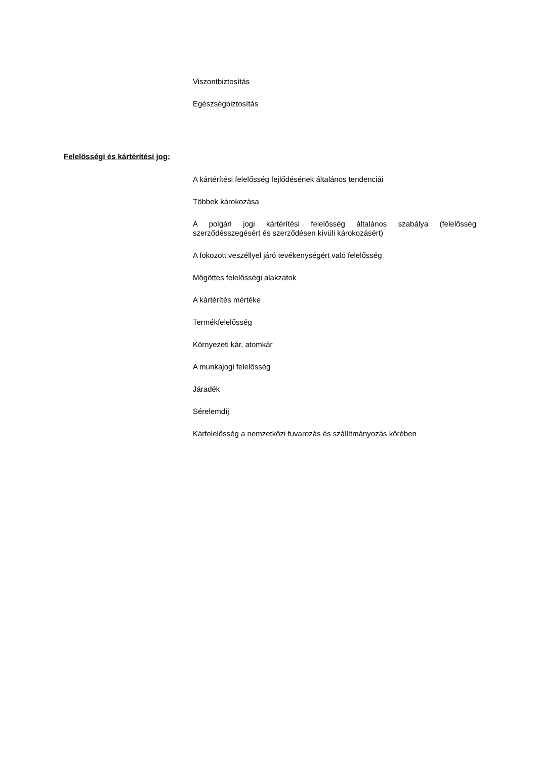Viszontbiztosítás
Egészségbiztosítás
Felelősségi és kártérítési jog:
A kártérítési felelősség fejlődésének általános tendenciái
Többek károkozása
A polgári jogi kártérítési felelősség általános szabálya (felelősség szerződésszegésért és szerződésen kívüli károkozásért)
A fokozott veszéllyel járó tevékenységért való felelősség
Mögöttes felelősségi alakzatok
A kártérítés mértéke
Termékfelelősség
Környezeti kár, atomkár
A munkajogi felelősség
Járadék
Sérelemdíj
Kárfelelősség a nemzetközi fuvarozás és szállítmányozás körében